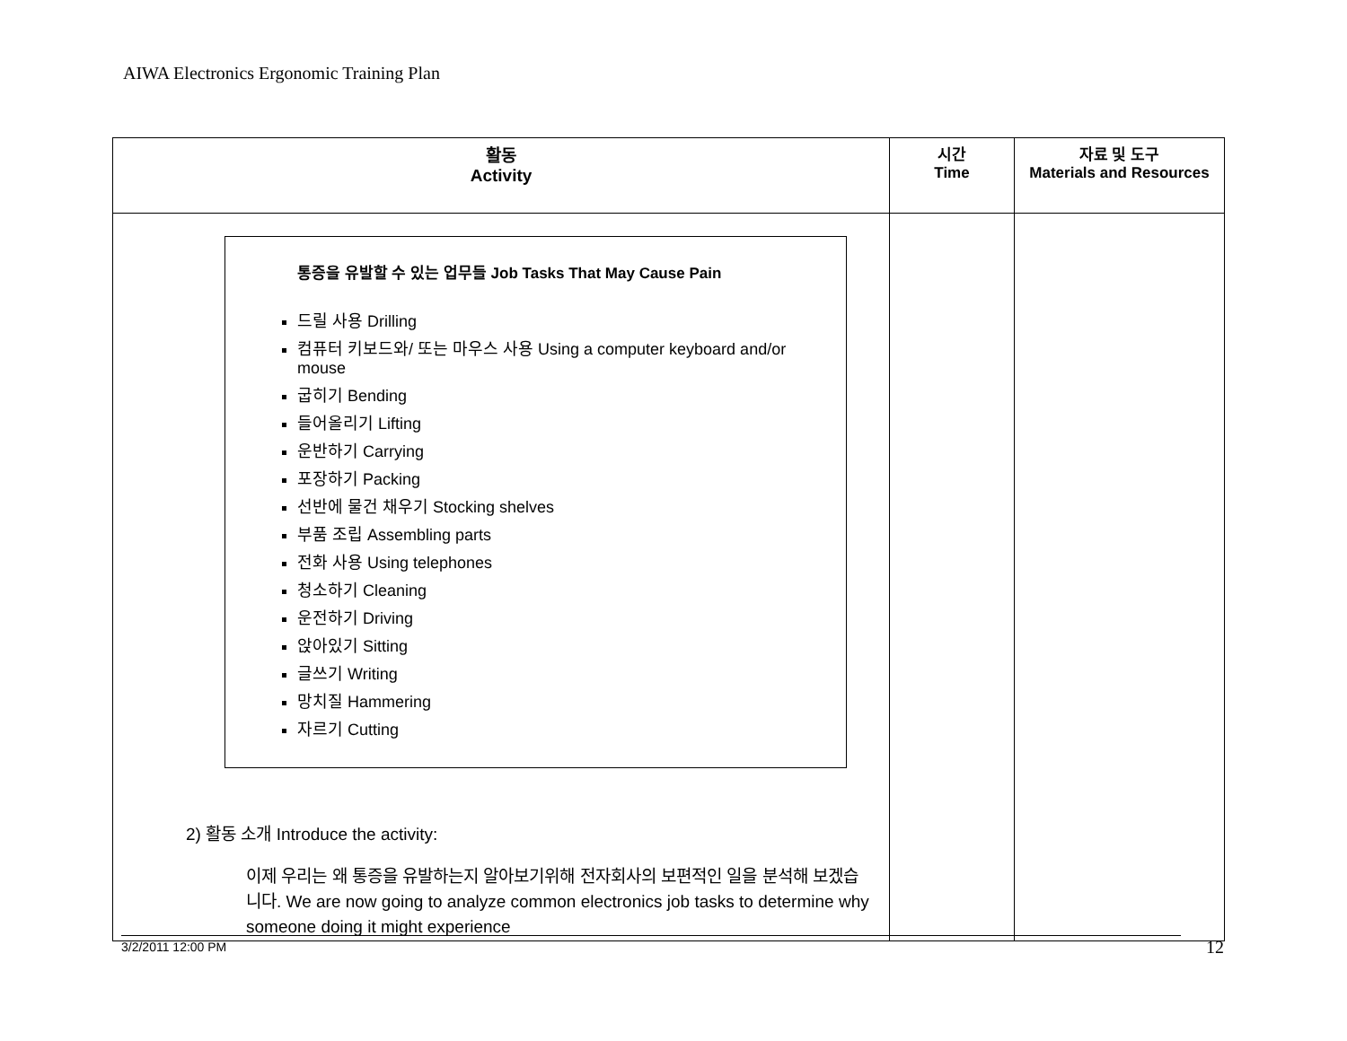AIWA Electronics Ergonomic Training Plan
| 활동 Activity | 시간 Time | 자료 및 도구 Materials and Resources |
| --- | --- | --- |
| 통증을 유발할 수 있는 업무들 Job Tasks That May Cause Pain 드릴 사용 Drilling 컴퓨터 키보드와/ 또는 마우스 사용 Using a computer keyboard and/or mouse 굽히기 Bending 들어올리기 Lifting 운반하기 Carrying 포장하기 Packing 선반에 물건 채우기 Stocking shelves 부품 조립 Assembling parts 전화 사용 Using telephones 청소하기 Cleaning 운전하기 Driving 앉아있기 Sitting 글쓰기 Writing 망치질 Hammering 자르기 Cutting 2) 활동 소개 Introduce the activity: 이제 우리는 왜 통증을 유발하는지 알아보기위해 전자회사의 보편적인 일을 분석해 보겠습니다. We are now going to analyze common electronics job tasks to determine why someone doing it might experience | | |
3/2/2011 12:00 PM 12